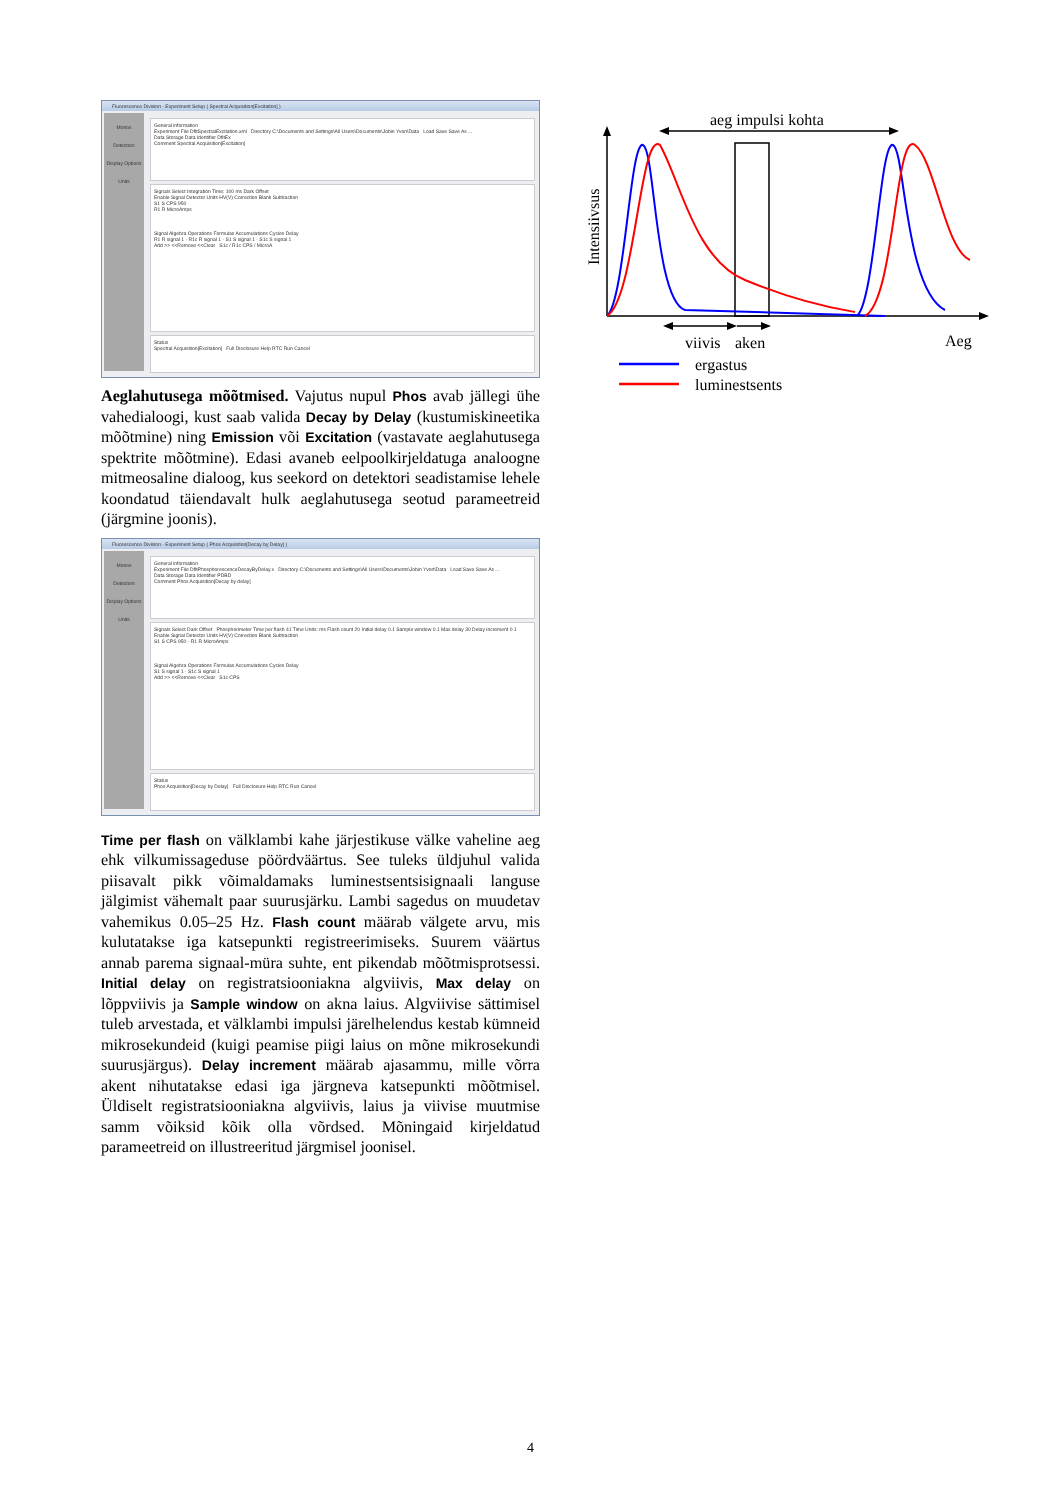Fluorescence Division - Experiment Setup ( Spectral Acquisition[Excitation] )
Monos
Detectors
Display Options
Units
General information
Experiment File DfltSpectralExcitation.xml Directory C:\Documents and Settings\All Users\Documents\Jobin Yvon\Data Load Save Save As ...
Data Storage Data Identifier DfltEx
Comment Spectral Acquisition[Excitation]
Signals Select Integration Time: 100 ms Dark Offset
Enable Signal Detector Units HV(V) Correction Blank Subtraction
S1 S CPS 950
R1 R MicroAmps
Signal Algebra Operations Formulas Accumulations Cycles Delay
R1 R signal 1 · R1c R signal 1 · S1 S signal 1 · S1c S signal 1
Add >> <<Remove <<Clear S1c / R1c CPS / MicroA
Status
Spectral Acquisition[Excitation] Full Disclosure Help RTC Run Cancel
Aeglahutusega mõõtmised. Vajutus nupul Phos avab jällegi ühe vahedialoogi, kust saab valida Decay by Delay (kustumiskineetika mõõtmine) ning Emission või Excitation (vastavate aeglahutusega spektrite mõõtmine). Edasi avaneb eelpoolkirjeldatuga analoogne mitmeosaline dialoog, kus seekord on detektori seadistamise lehele koondatud täiendavalt hulk aeglahutusega seotud parameetreid (järgmine joonis).
Fluorescence Division - Experiment Setup ( Phos Acquisition[Decay by Delay] )
Monos
Detectors
Display Options
Units
General information
Experiment File DfltPhosphorescenceDecayByDelay.x Directory C:\Documents and Settings\All Users\Documents\Jobin Yvon\Data Load Save Save As ...
Data Storage Data Identifier PDBD
Comment Phos Acquisition[Decay by delay]
Signals Select Dark Offset Phosphorimeter Time per flash 41 Time Units: ms Flash count 20 Initial delay 0.1 Sample window 0.1 Max delay 30 Delay increment 0.1
Enable Signal Detector Units HV(V) Correction Blank Subtraction
S1 S CPS 950 · R1 R MicroAmps
Signal Algebra Operations Formulas Accumulations Cycles Delay
S1 S signal 1 · S1c S signal 1
Add >> <<Remove <<Clear S1c CPS
Status
Phos Acquisition[Decay by Delay] Full Disclosure Help RTC Run Cancel
Time per flash on välklambi kahe järjestikuse välke vaheline aeg ehk vilkumissageduse pöördväärtus. See tuleks üldjuhul valida piisavalt pikk võimaldamaks luminestsentsisignaali languse jälgimist vähemalt paar suurusjärku. Lambi sagedus on muudetav vahemikus 0.05–25 Hz. Flash count määrab välgete arvu, mis kulutatakse iga katsepunkti registreerimiseks. Suurem väärtus annab parema signaal-müra suhte, ent pikendab mõõtmisprotsessi. Initial delay on registratsiooniakna algviivis, Max delay on lõppviivis ja Sample window on akna laius. Algviivise sättimisel tuleb arvestada, et välklambi impulsi järelhelendus kestab kümneid mikrosekundeid (kuigi peamise piigi laius on mõne mikrosekundi suurusjärgus). Delay increment määrab ajasammu, mille võrra akent nihutatakse edasi iga järgneva katsepunkti mõõtmisel. Üldiselt registratsiooniakna algviivis, laius ja viivise muutmise samm võiksid kõik olla võrdsed. Mõningaid kirjeldatud parameetreid on illustreeritud järgmisel joonisel.
Intensiivsus
aeg impulsi kohta
viivis
aken
Aeg
ergastus
luminestsents
4